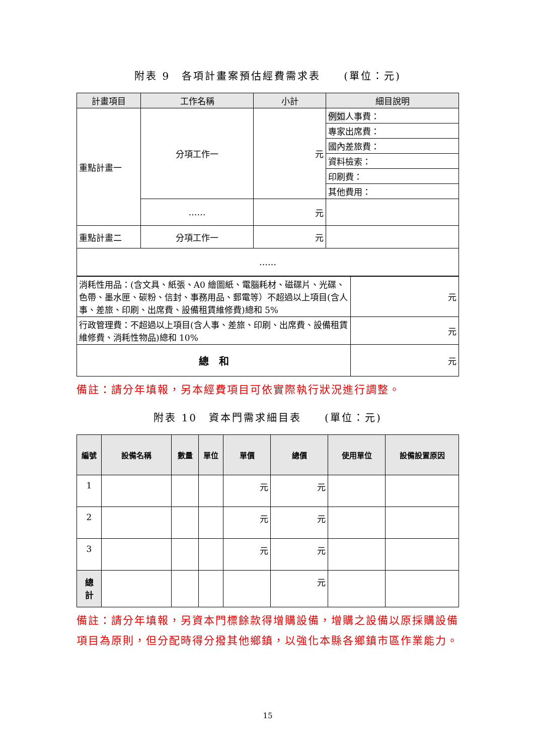附表 9　各項計畫案預估經費需求表　　(單位：元)
| 計畫項目 | 工作名稱 | 小計 | 細目說明 |
| --- | --- | --- | --- |
| 重點計畫一 | 分項工作一 | 元 | 例如 人事費： |
| | | | 專家出席費： |
| | | | 國內差旅費： |
| | | | 資料檢索： |
| | | | 印刷費： |
| | | | 其他費用： |
| | …… | 元 | |
| 重點計畫二 | 分項工作一 | 元 | |
| …… | | | |
| 消耗性用品：(含文具、紙張、A0 繪圖紙、電腦耗材、磁碟片、光碟、色帶、墨水匣、碳粉、信封、事務用品、郵電等）不超過以上項目(含人事、差旅、印刷、出席費、設備租賃維修費)總和 5% | 元 |
| 行政管理費：不超過以上項目(含人事、差旅、印刷、出席費、設備租賃維修費、消耗性物品)總和 10% | 元 |
| 總 和 | 元 |
備註：請分年填報，另本經費項目可依實際執行狀況進行調整。
附表 10　資本門需求細目表　　(單位：元)
| 編號 | 設備名稱 | 數量 | 單位 | 單價 | 總價 | 使用單位 | 設備設置原因 |
| --- | --- | --- | --- | --- | --- | --- | --- |
| 1 | | | | 元 | 元 | | |
| 2 | | | | 元 | 元 | | |
| 3 | | | | 元 | 元 | | |
| 總 計 | | | | | 元 | | |
備註：請分年填報，另資本門標餘款得增購設備，增購之設備以原採購設備項目為原則，但分配時得分撥其他鄉鎮，以強化本縣各鄉鎮市區作業能力。
15